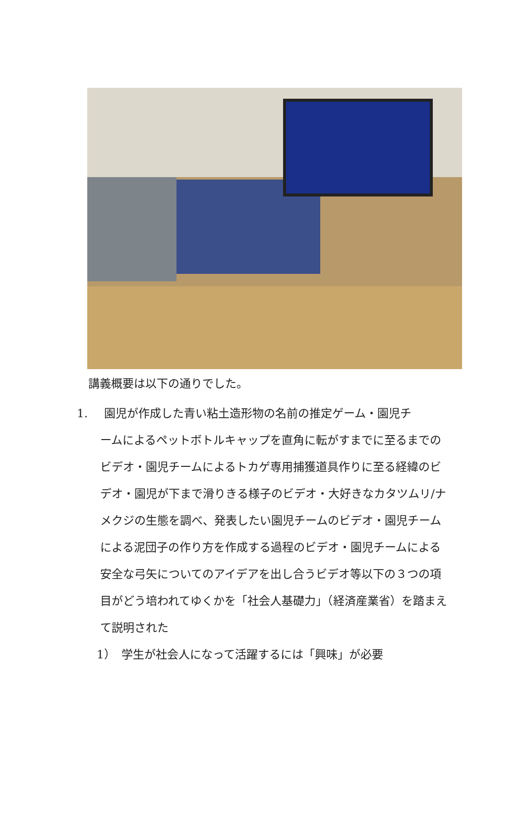講義概要は以下の通りでした。
1. 園児が作成した青い粘土造形物の名前の推定ゲーム・園児チ
ームによるペットボトルキャップを直角に転がすまでに至るまでのビデオ・園児チームによるトカゲ専用捕獲道具作りに至る経緯のビデオ・園児が下まで滑りきる様子のビデオ・大好きなカタツムリ/ナメクジの生態を調べ、発表したい園児チームのビデオ・園児チームによる泥団子の作り方を作成する過程のビデオ・園児チームによる安全な弓矢についてのアイデアを出し合うビデオ等以下の３つの項目がどう培われてゆくかを「社会人基礎力」（経済産業省）を踏まえて説明された
1）　学生が社会人になって活躍するには「興味」が必要